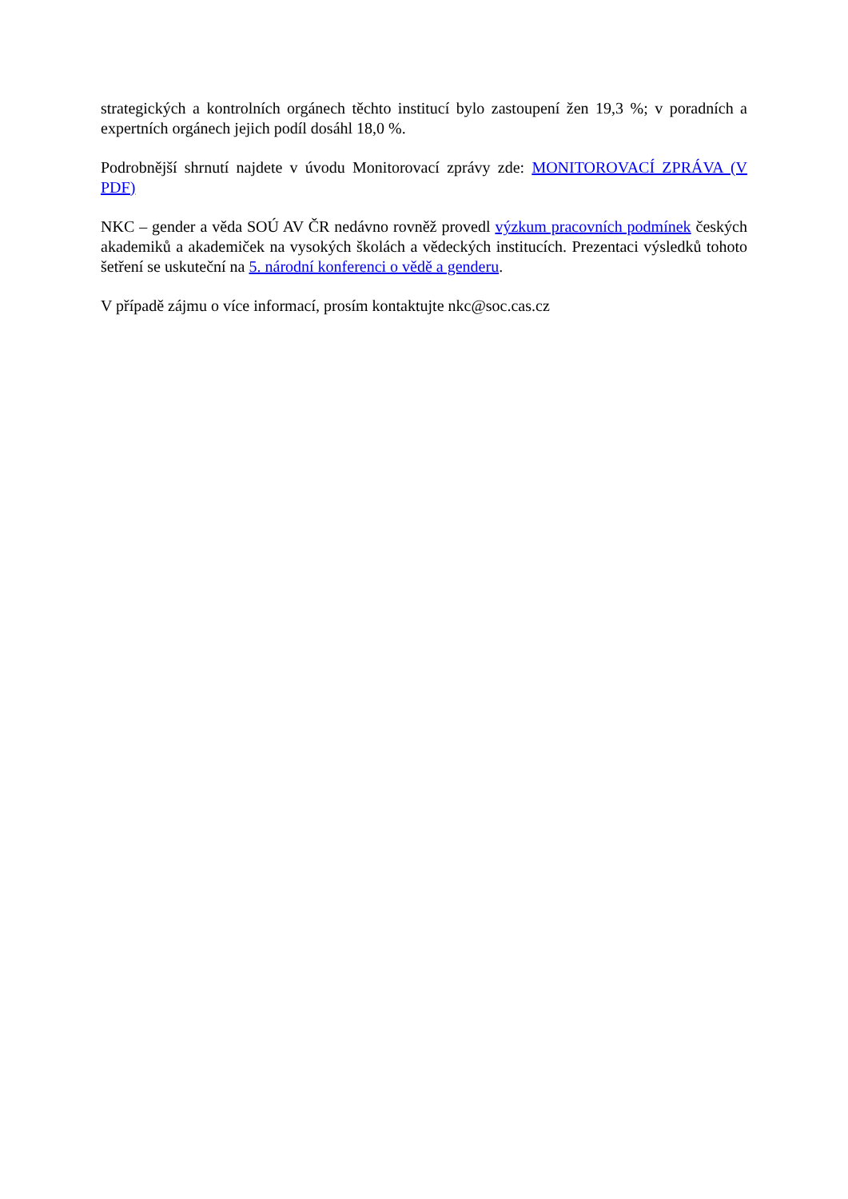strategických a kontrolních orgánech těchto institucí bylo zastoupení žen 19,3 %; v poradních a expertních orgánech jejich podíl dosáhl 18,0 %.
Podrobnější shrnutí najdete v úvodu Monitorovací zprávy zde: MONITOROVACÍ ZPRÁVA (V PDF)
NKC – gender a věda SOÚ AV ČR nedávno rovněž provedl výzkum pracovních podmínek českých akademiků a akademiček na vysokých školách a vědeckých institucích. Prezentaci výsledků tohoto šetření se uskuteční na 5. národní konferenci o vědě a genderu.
V případě zájmu o více informací, prosím kontaktujte nkc@soc.cas.cz